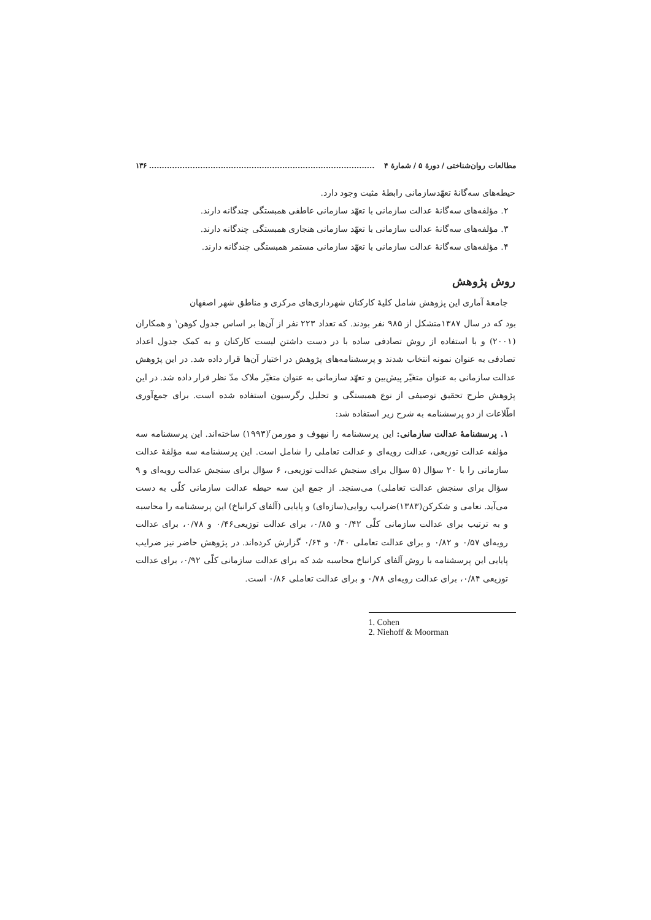مطالعات روان‌شناختی / دورهٔ ۵ / شمارهٔ ۴........................................................................................ ۱۳۶
حیطه‌های سه‌گانهٔ تعهّدسازمانی رابطهٔ مثبت وجود دارد.
۲. مؤلفه‌های سه‌گانهٔ عدالت سازمانی با تعهّد سازمانی عاطفی همبستگی چندگانه دارند.
۳. مؤلفه‌های سه‌گانهٔ عدالت سازمانی با تعهّد سازمانی هنجاری همبستگی چندگانه دارند.
۴. مؤلفه‌های سه‌گانهٔ عدالت سازمانی با تعهّد سازمانی مستمر همبستگی چندگانه دارند.
روش پژوهش
جامعهٔ آماری این پژوهش شامل کلیهٔ کارکنان شهرداری‌های مرکزی و مناطق شهر اصفهان
بود که در سال ۱۳۸۷متشکل از ۹۸۵ نفر بودند. که تعداد ۲۲۳ نفر از آن‌ها بر اساس جدول کوهن<sup>۱</sup> و همکاران (۲۰۰۱) و با استفاده از روش تصادفی ساده با در دست داشتن لیست کارکنان و به کمک جدول اعداد تصادفی به عنوان نمونه انتخاب شدند و پرسشنامه‌های پژوهش در اختیار آن‌ها قرار داده شد. در این پژوهش عدالت سازمانی به عنوان متغیّر پیش‌بین و تعهّد سازمانی به عنوان متغیّر ملاک مدّ نظر قرار داده شد. در این پژوهش طرح تحقیق توصیفی از نوع همبستگی و تحلیل رگرسیون استفاده شده است. برای جمع‌آوری اطّلاعات از دو پرسشنامه به شرح زیر استفاده شد:
۱. پرسشنامهٔ عدالت سازمانی: این پرسشنامه را نیهوف و مورمن<sup>۲</sup>(۱۹۹۳) ساخته‌اند. این پرسشنامه سه مؤلفه عدالت توزیعی، عدالت رویه‌ای و عدالت تعاملی را شامل است. این پرسشنامه سه مؤلفهٔ عدالت سازمانی را با ۲۰ سؤال (۵ سؤال برای سنجش عدالت توزیعی، ۶ سؤال برای سنجش عدالت رویه‌ای و ۹ سؤال برای سنجش عدالت تعاملی) می‌سنجد. از جمع این سه حیطه عدالت سازمانی کلّی به دست می‌آید. نعامی و شکرکن(۱۳۸۳)ضرایب روایی(سازه‌ای) و پایایی (آلفای کرانباخ) این پرسشنامه را محاسبه و به ترتیب برای عدالت سازمانی کلّی ۰/۴۲ و ۰/۸۵، برای عدالت توزیعی۰/۴۶ و ۰/۷۸، برای عدالت رویه‌ای ۰/۵۷ و ۰/۸۲ و برای عدالت تعاملی ۰/۴۰ و ۰/۶۴ گزارش کرده‌اند. در پژوهش حاضر نیز ضرایب پایایی این پرسشنامه با روش آلفای کرانباخ محاسبه شد که برای عدالت سازمانی کلّی ۰/۹۲، برای عدالت توزیعی ۰/۸۴، برای عدالت رویه‌ای ۰/۷۸ و برای عدالت تعاملی ۰/۸۶ است.
1. Cohen
2. Niehoff & Moorman